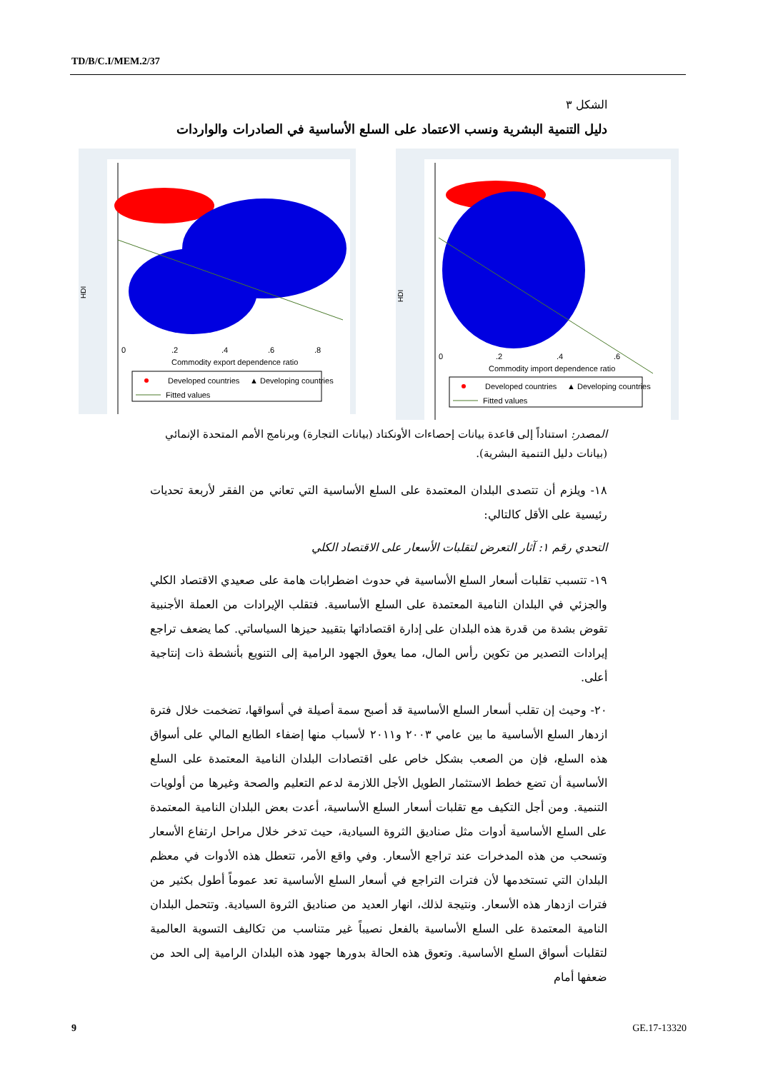TD/B/C.I/MEM.2/37
الشكل ٣
دليل التنمية البشرية ونسب الاعتماد على السلع الأساسية في الصادرات والواردات
HDI
0 .2 .4 .6 .8
Commodity export dependence ratio
Developed countries
▲ Developing countries
Fitted values
HDI
0 .2 .4 .6
Commodity import dependence ratio
Developed countries
▲ Developing countries
Fitted values
المصدر: استناداً إلى قاعدة بيانات إحصاءات الأونكتاد (بيانات التجارة) وبرنامج الأمم المتحدة الإنمائي (بيانات دليل التنمية البشرية).
١٨- ويلزم أن تتصدى البلدان المعتمدة على السلع الأساسية التي تعاني من الفقر لأربعة تحديات رئيسية على الأقل كالتالي:
التحدي رقم ١: آثار التعرض لتقلبات الأسعار على الاقتصاد الكلي
١٩- تتسبب تقلبات أسعار السلع الأساسية في حدوث اضطرابات هامة على صعيدي الاقتصاد الكلي والجزئي في البلدان النامية المعتمدة على السلع الأساسية. فتقلب الإيرادات من العملة الأجنبية تقوض بشدة من قدرة هذه البلدان على إدارة اقتصاداتها بتقييد حيزها السياساتي. كما يضعف تراجع إيرادات التصدير من تكوين رأس المال، مما يعوق الجهود الرامية إلى التنويع بأنشطة ذات إنتاجية أعلى.
٢٠- وحيث إن تقلب أسعار السلع الأساسية قد أصبح سمة أصيلة في أسواقها، تضخمت خلال فترة ازدهار السلع الأساسية ما بين عامي ٢٠٠٣ و٢٠١١ لأسباب منها إضفاء الطابع المالي على أسواق هذه السلع، فإن من الصعب بشكل خاص على اقتصادات البلدان النامية المعتمدة على السلع الأساسية أن تضع خطط الاستثمار الطويل الأجل اللازمة لدعم التعليم والصحة وغيرها من أولويات التنمية. ومن أجل التكيف مع تقلبات أسعار السلع الأساسية، أعدت بعض البلدان النامية المعتمدة على السلع الأساسية أدوات مثل صناديق الثروة السيادية، حيث تدخر خلال مراحل ارتفاع الأسعار وتسحب من هذه المدخرات عند تراجع الأسعار. وفي واقع الأمر، تتعطل هذه الأدوات في معظم البلدان التي تستخدمها لأن فترات التراجع في أسعار السلع الأساسية تعد عموماً أطول بكثير من فترات ازدهار هذه الأسعار. ونتيجة لذلك، انهار العديد من صناديق الثروة السيادية. وتتحمل البلدان النامية المعتمدة على السلع الأساسية بالفعل نصيباً غير متناسب من تكاليف التسوية العالمية لتقلبات أسواق السلع الأساسية. وتعوق هذه الحالة بدورها جهود هذه البلدان الرامية إلى الحد من ضعفها أمام
9 GE.17-13320